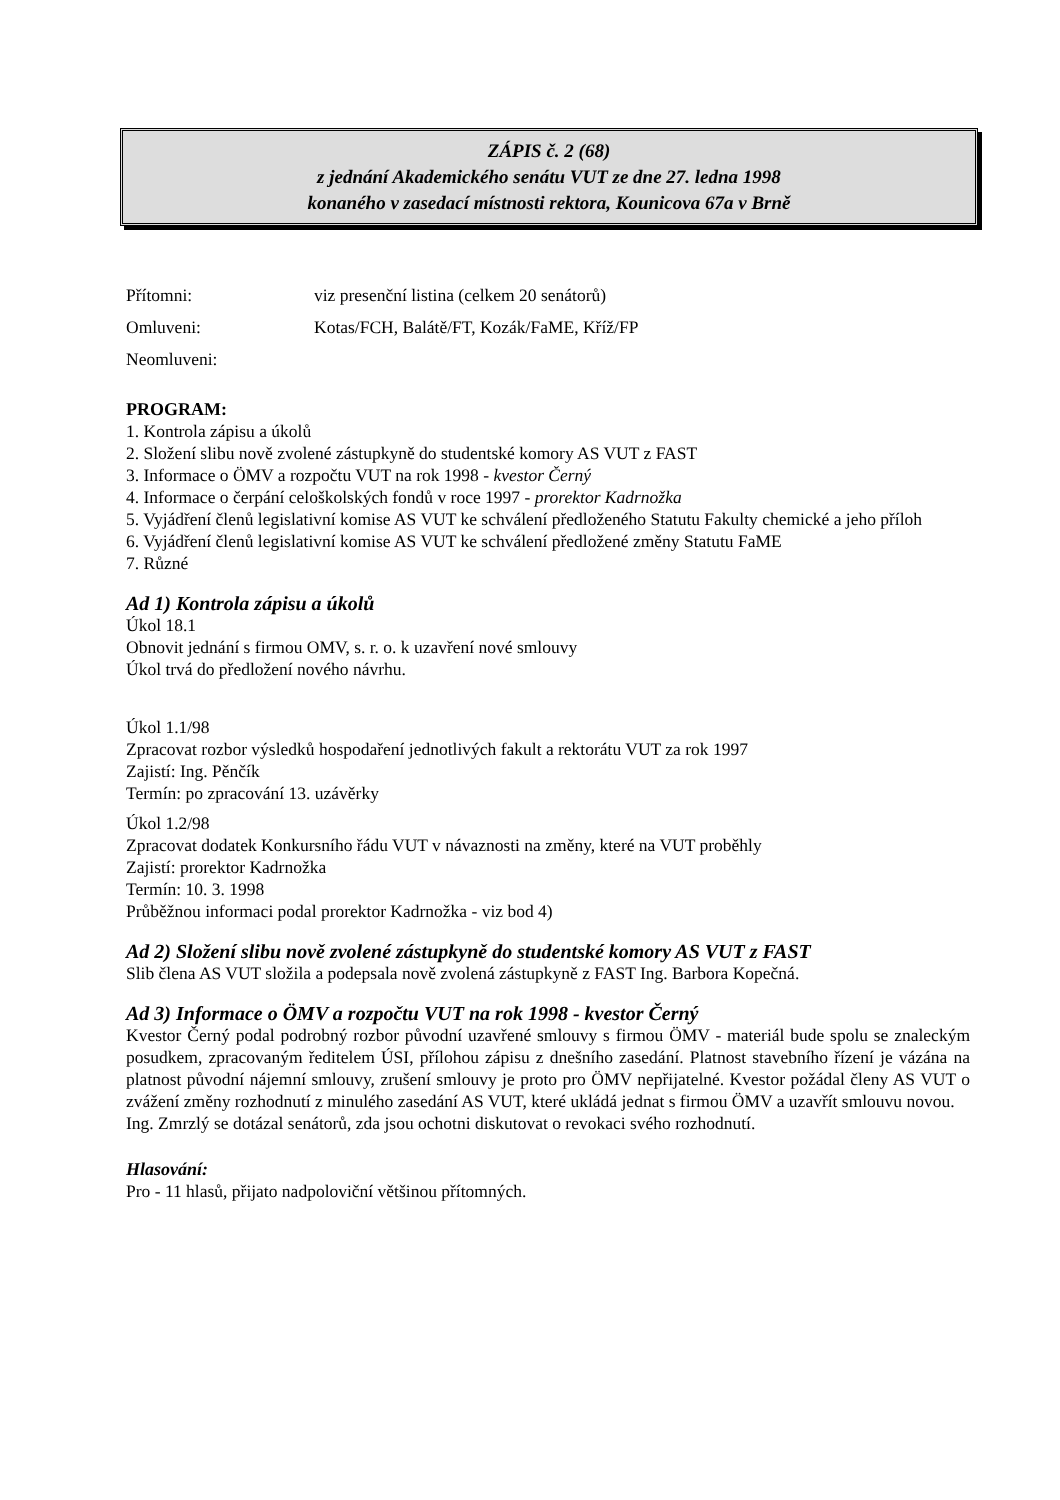ZÁPIS č. 2 (68)
z jednání Akademického senátu VUT ze dne 27. ledna 1998
konaného v zasedací místnosti rektora, Kounicova 67a v Brně
Přítomni: viz presenční listina (celkem 20 senátorů)
Omluveni: Kotas/FCH, Balátě/FT, Kozák/FaME, Kříž/FP
Neomluveni:
PROGRAM:
1. Kontrola zápisu a úkolů
2. Složení slibu nově zvolené zástupkyně do studentské komory AS VUT z FAST
3. Informace o ÖMV a rozpočtu VUT na rok 1998 - kvestor Černý
4. Informace o čerpání celoškolských fondů v roce 1997 - prorektor Kadrnožka
5. Vyjádření členů legislativní komise AS VUT ke schválení předloženého Statutu Fakulty chemické a jeho příloh
6. Vyjádření členů legislativní komise AS VUT ke schválení předložené změny Statutu FaME
7. Různé
Ad 1) Kontrola zápisu a úkolů
Úkol 18.1
Obnovit jednání s firmou OMV, s. r. o. k uzavření nové smlouvy
Úkol trvá do předložení nového návrhu.
Úkol 1.1/98
Zpracovat rozbor výsledků hospodaření jednotlivých fakult a rektorátu VUT za rok 1997
Zajistí: Ing. Pěnčík
Termín: po zpracování 13. uzávěrky
Úkol 1.2/98
Zpracovat dodatek Konkursního řádu VUT v návaznosti na změny, které na VUT proběhly
Zajistí: prorektor Kadrnožka
Termín: 10. 3. 1998
Průběžnou informaci podal prorektor Kadrnožka - viz bod 4)
Ad 2) Složení slibu nově zvolené zástupkyně do studentské komory AS VUT z FAST
Slib člena AS VUT složila a podepsala nově zvolená zástupkyně z FAST Ing. Barbora Kopečná.
Ad 3) Informace o ÖMV a rozpočtu VUT na rok 1998 - kvestor Černý
Kvestor Černý podal podrobný rozbor původní uzavřené smlouvy s firmou ÖMV - materiál bude spolu se znaleckým posudkem, zpracovaným ředitelem ÚSI, přílohou zápisu z dnešního zasedání. Platnost stavebního řízení je vázána na platnost původní nájemní smlouvy, zrušení smlouvy je proto pro ÖMV nepřijatelné. Kvestor požádal členy AS VUT o zvážení změny rozhodnutí z minulého zasedání AS VUT, které ukládá jednat s firmou ÖMV a uzavřít smlouvu novou.
Ing. Zmrzlý se dotázal senátorů, zda jsou ochotni diskutovat o revokaci svého rozhodnutí.
Hlasování:
Pro - 11 hlasů, přijato nadpoloviční většinou přítomných.